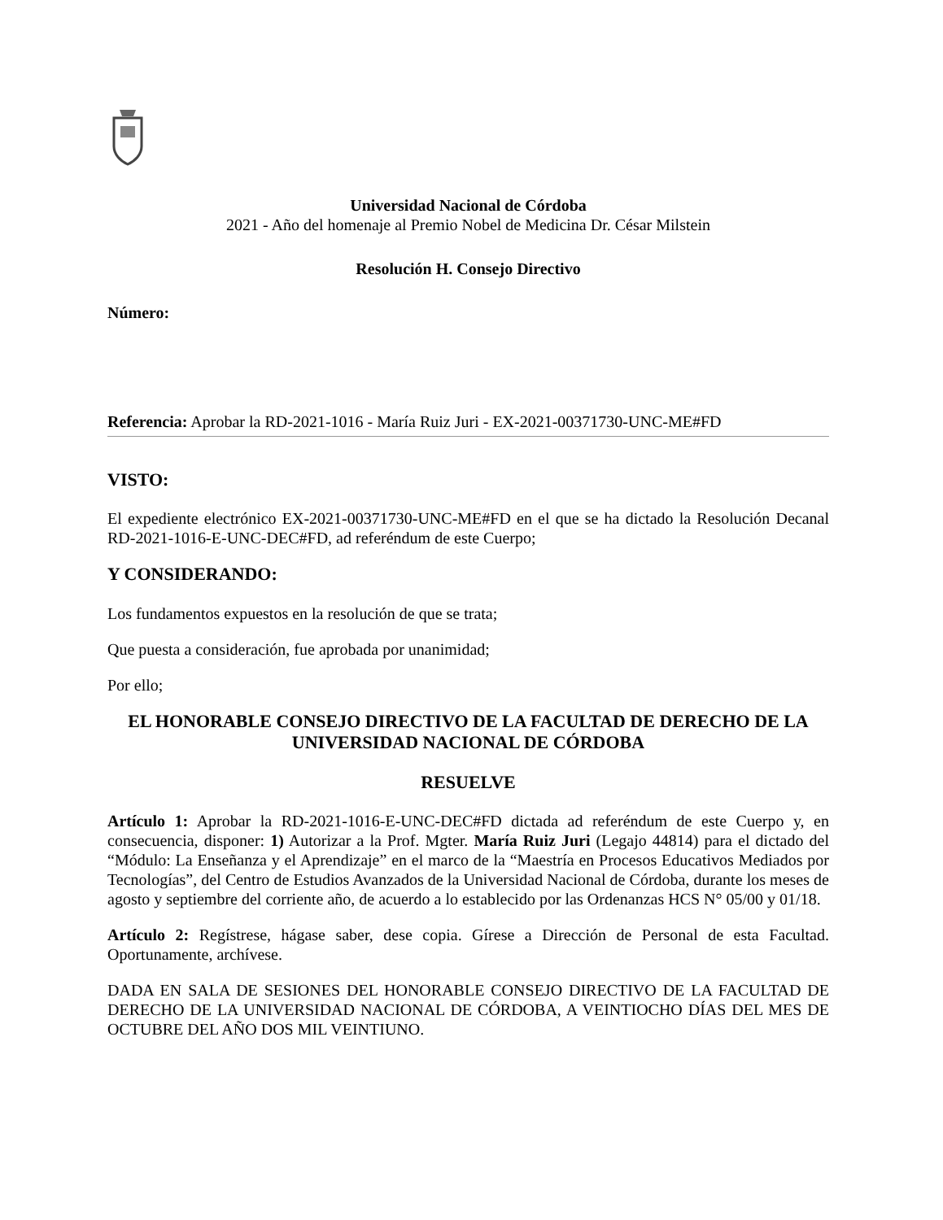Universidad Nacional de Córdoba
2021 - Año del homenaje al Premio Nobel de Medicina Dr. César Milstein
Resolución H. Consejo Directivo
Número:
Referencia: Aprobar la RD-2021-1016 - María Ruiz Juri - EX-2021-00371730-UNC-ME#FD
VISTO:
El expediente electrónico EX-2021-00371730-UNC-ME#FD en el que se ha dictado la Resolución Decanal RD-2021-1016-E-UNC-DEC#FD, ad referéndum de este Cuerpo;
Y CONSIDERANDO:
Los fundamentos expuestos en la resolución de que se trata;
Que puesta a consideración, fue aprobada por unanimidad;
Por ello;
EL HONORABLE CONSEJO DIRECTIVO DE LA FACULTAD DE DERECHO DE LA UNIVERSIDAD NACIONAL DE CÓRDOBA
RESUELVE
Artículo 1: Aprobar la RD-2021-1016-E-UNC-DEC#FD dictada ad referéndum de este Cuerpo y, en consecuencia, disponer: 1) Autorizar a la Prof. Mgter. María Ruiz Juri (Legajo 44814) para el dictado del “Módulo: La Enseñanza y el Aprendizaje” en el marco de la “Maestría en Procesos Educativos Mediados por Tecnologías”, del Centro de Estudios Avanzados de la Universidad Nacional de Córdoba, durante los meses de agosto y septiembre del corriente año, de acuerdo a lo establecido por las Ordenanzas HCS N° 05/00 y 01/18.
Artículo 2: Regístrese, hágase saber, dese copia. Gírese a Dirección de Personal de esta Facultad. Oportunamente, archívese.
DADA EN SALA DE SESIONES DEL HONORABLE CONSEJO DIRECTIVO DE LA FACULTAD DE DERECHO DE LA UNIVERSIDAD NACIONAL DE CÓRDOBA, A VEINTIOCHO DÍAS DEL MES DE OCTUBRE DEL AÑO DOS MIL VEINTIUNO.